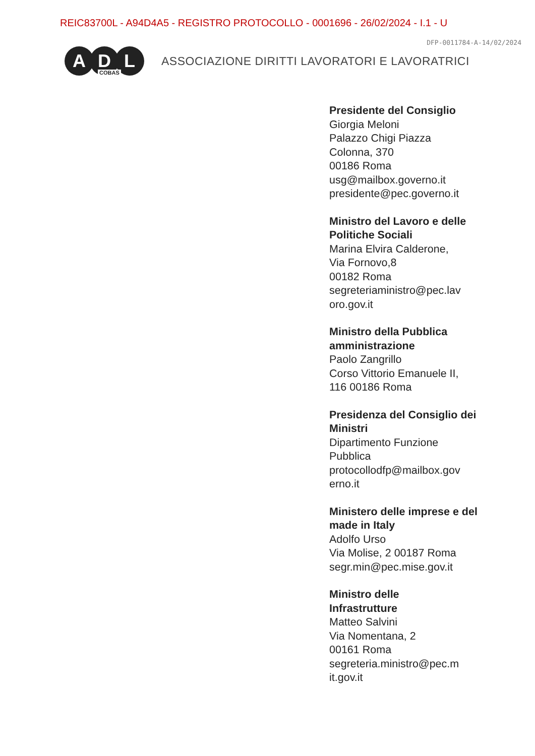REIC83700L - A94D4A5 - REGISTRO PROTOCOLLO - 0001696 - 26/02/2024 - I.1 - U
DFP-0011784-A-14/02/2024
A D L
COBAS
ASSOCIAZIONE DIRITTI LAVORATORI E LAVORATRICI
Presidente del Consiglio
Giorgia Meloni
Palazzo Chigi Piazza
Colonna, 370
00186 Roma
usg@mailbox.governo.it
presidente@pec.governo.it
Ministro del Lavoro e delle Politiche Sociali
Marina Elvira Calderone,
Via Fornovo,8
00182 Roma
segreteriaministro@pec.lav oro.gov.it
Ministro della Pubblica amministrazione
Paolo Zangrillo
Corso Vittorio Emanuele II,
116 00186 Roma
Presidenza del Consiglio dei Ministri
Dipartimento Funzione
Pubblica
protocollodfp@mailbox.gov erno.it
Ministero delle imprese e del made in Italy
Adolfo Urso
Via Molise, 2 00187 Roma
segr.min@pec.mise.gov.it
Ministro delle
Infrastrutture
Matteo Salvini
Via Nomentana, 2
00161 Roma
segreteria.ministro@pec.m it.gov.it